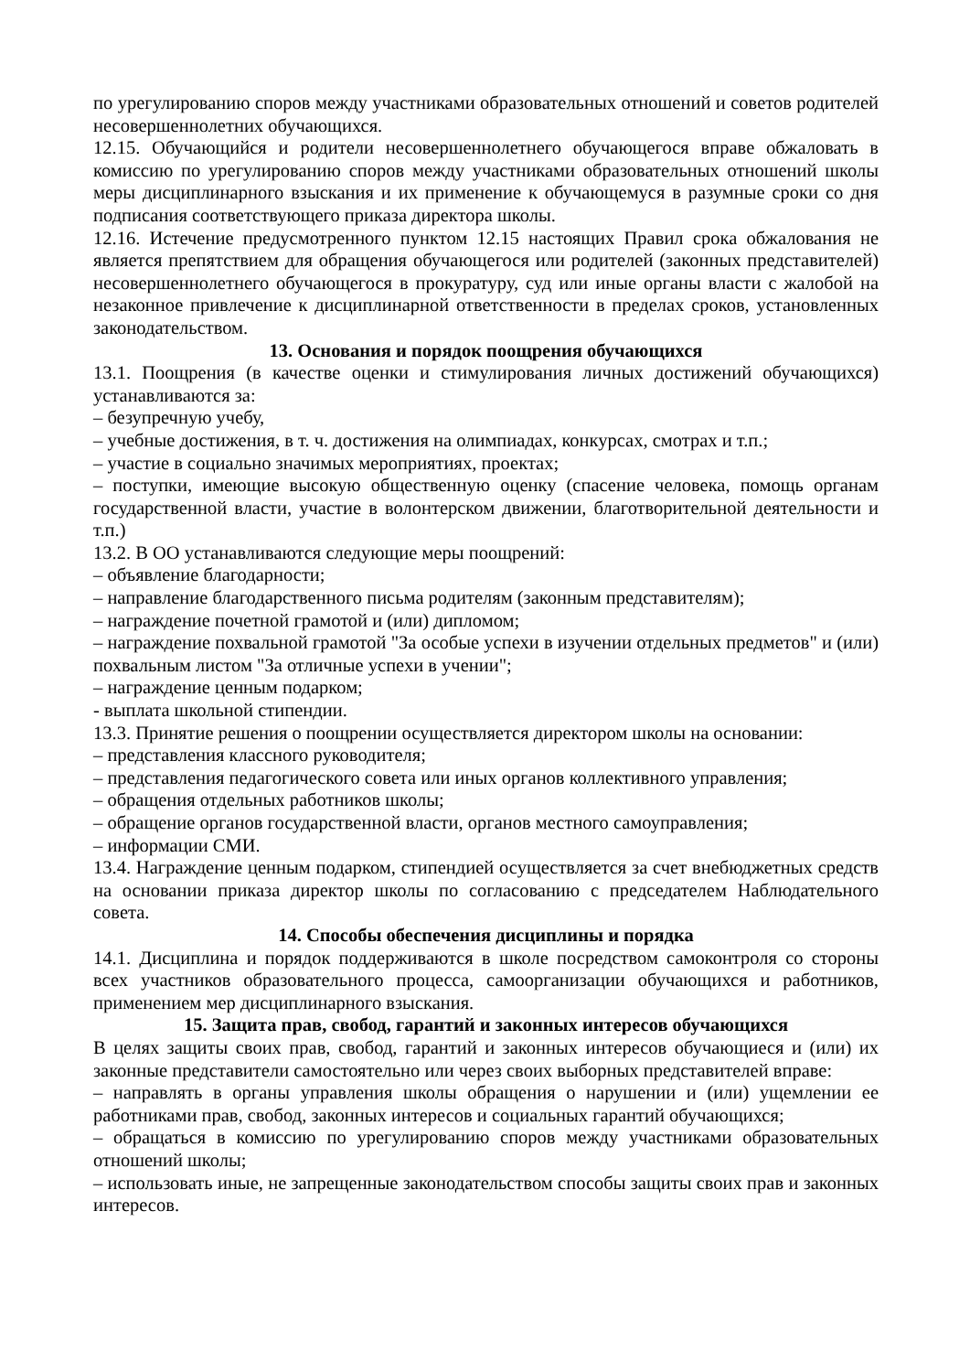по урегулированию споров между участниками образовательных отношений и советов родителей несовершеннолетних обучающихся.
12.15. Обучающийся и родители несовершеннолетнего обучающегося вправе обжаловать в комиссию по урегулированию споров между участниками образовательных отношений школы меры дисциплинарного взыскания и их применение к обучающемуся в разумные сроки со дня подписания соответствующего приказа директора школы.
12.16. Истечение предусмотренного пунктом 12.15 настоящих Правил срока обжалования не является препятствием для обращения обучающегося или родителей (законных представителей) несовершеннолетнего обучающегося в прокуратуру, суд или иные органы власти с жалобой на незаконное привлечение к дисциплинарной ответственности в пределах сроков, установленных законодательством.
13. Основания и порядок поощрения обучающихся
13.1. Поощрения (в качестве оценки и стимулирования личных достижений обучающихся) устанавливаются за:
– безупречную учебу,
– учебные достижения, в т. ч. достижения на олимпиадах, конкурсах, смотрах и т.п.;
– участие в социально значимых мероприятиях, проектах;
– поступки, имеющие высокую общественную оценку (спасение человека, помощь органам государственной власти, участие в волонтерском движении, благотворительной деятельности и т.п.)
13.2. В ОО устанавливаются следующие меры поощрений:
– объявление благодарности;
– направление благодарственного письма родителям (законным представителям);
– награждение почетной грамотой и (или) дипломом;
– награждение похвальной грамотой "За особые успехи в изучении отдельных предметов" и (или) похвальным листом "За отличные успехи в учении";
– награждение ценным подарком;
- выплата школьной стипендии.
13.3. Принятие решения о поощрении осуществляется директором школы на основании:
– представления классного руководителя;
– представления педагогического совета или иных органов коллективного управления;
– обращения отдельных работников школы;
– обращение органов государственной власти, органов местного самоуправления;
– информации СМИ.
13.4. Награждение ценным подарком, стипендией осуществляется за счет внебюджетных средств на основании приказа директор школы по согласованию с председателем Наблюдательного совета.
14. Способы обеспечения дисциплины и порядка
14.1. Дисциплина и порядок поддерживаются в школе посредством самоконтроля со стороны всех участников образовательного процесса, самоорганизации обучающихся и работников, применением мер дисциплинарного взыскания.
15. Защита прав, свобод, гарантий и законных интересов обучающихся
В целях защиты своих прав, свобод, гарантий и законных интересов обучающиеся и (или) их законные представители самостоятельно или через своих выборных представителей вправе:
– направлять в органы управления школы обращения о нарушении и (или) ущемлении ее работниками прав, свобод, законных интересов и социальных гарантий обучающихся;
– обращаться в комиссию по урегулированию споров между участниками образовательных отношений школы;
– использовать иные, не запрещенные законодательством способы защиты своих прав и законных интересов.